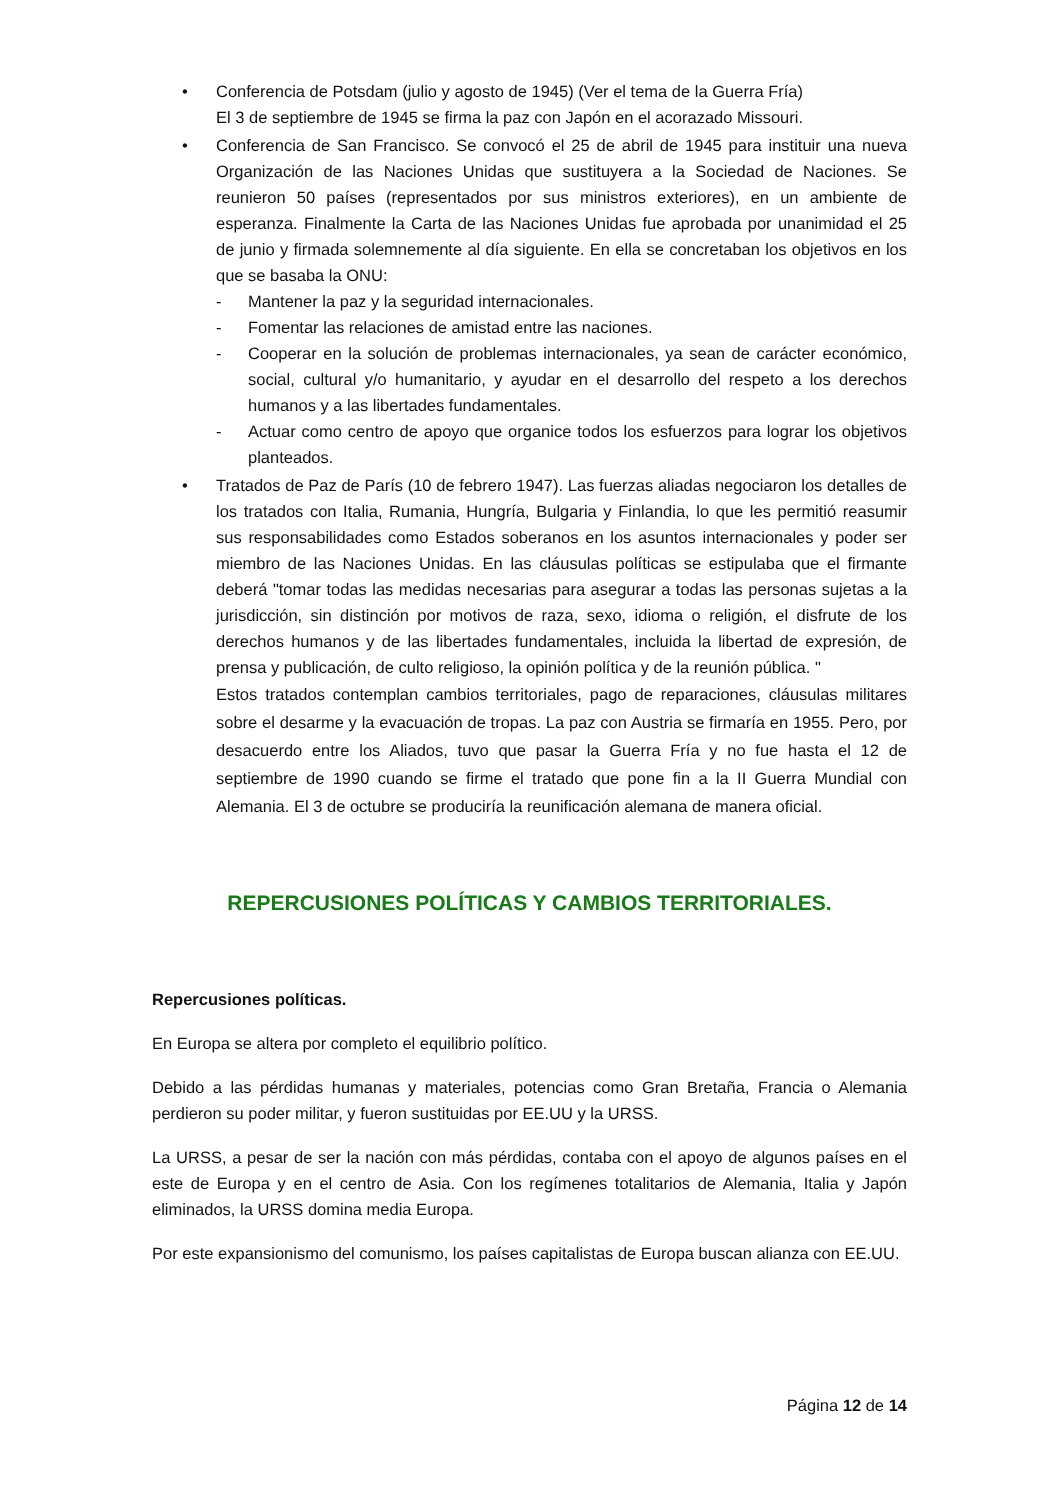• Conferencia de Potsdam (julio y agosto de 1945) (Ver el tema de la Guerra Fría)
El 3 de septiembre de 1945 se firma la paz con Japón en el acorazado Missouri.
• Conferencia de San Francisco. Se convocó el 25 de abril de 1945 para instituir una nueva Organización de las Naciones Unidas que sustituyera a la Sociedad de Naciones. Se reunieron 50 países (representados por sus ministros exteriores), en un ambiente de esperanza. Finalmente la Carta de las Naciones Unidas fue aprobada por unanimidad el 25 de junio y firmada solemnemente al día siguiente. En ella se concretaban los objetivos en los que se basaba la ONU:
- Mantener la paz y la seguridad internacionales.
- Fomentar las relaciones de amistad entre las naciones.
- Cooperar en la solución de problemas internacionales, ya sean de carácter económico, social, cultural y/o humanitario, y ayudar en el desarrollo del respeto a los derechos humanos y a las libertades fundamentales.
- Actuar como centro de apoyo que organice todos los esfuerzos para lograr los objetivos planteados.
• Tratados de Paz de París (10 de febrero 1947). Las fuerzas aliadas negociaron los detalles de los tratados con Italia, Rumania, Hungría, Bulgaria y Finlandia, lo que les permitió reasumir sus responsabilidades como Estados soberanos en los asuntos internacionales y poder ser miembro de las Naciones Unidas. En las cláusulas políticas se estipulaba que el firmante deberá "tomar todas las medidas necesarias para asegurar a todas las personas sujetas a la jurisdicción, sin distinción por motivos de raza, sexo, idioma o religión, el disfrute de los derechos humanos y de las libertades fundamentales, incluida la libertad de expresión, de prensa y publicación, de culto religioso, la opinión política y de la reunión pública. "
Estos tratados contemplan cambios territoriales, pago de reparaciones, cláusulas militares sobre el desarme y la evacuación de tropas. La paz con Austria se firmaría en 1955. Pero, por desacuerdo entre los Aliados, tuvo que pasar la Guerra Fría y no fue hasta el 12 de septiembre de 1990 cuando se firme el tratado que pone fin a la II Guerra Mundial con Alemania. El 3 de octubre se produciría la reunificación alemana de manera oficial.
REPERCUSIONES POLÍTICAS Y CAMBIOS TERRITORIALES.
Repercusiones políticas.
En Europa se altera por completo el equilibrio político.
Debido a las pérdidas humanas y materiales, potencias como Gran Bretaña, Francia o Alemania perdieron su poder militar, y fueron sustituidas por EE.UU y la URSS.
La URSS, a pesar de ser la nación con más pérdidas, contaba con el apoyo de algunos países en el este de Europa y en el centro de Asia. Con los regímenes totalitarios de Alemania, Italia y Japón eliminados, la URSS domina media Europa.
Por este expansionismo del comunismo, los países capitalistas de Europa buscan alianza con EE.UU.
Página 12 de 14